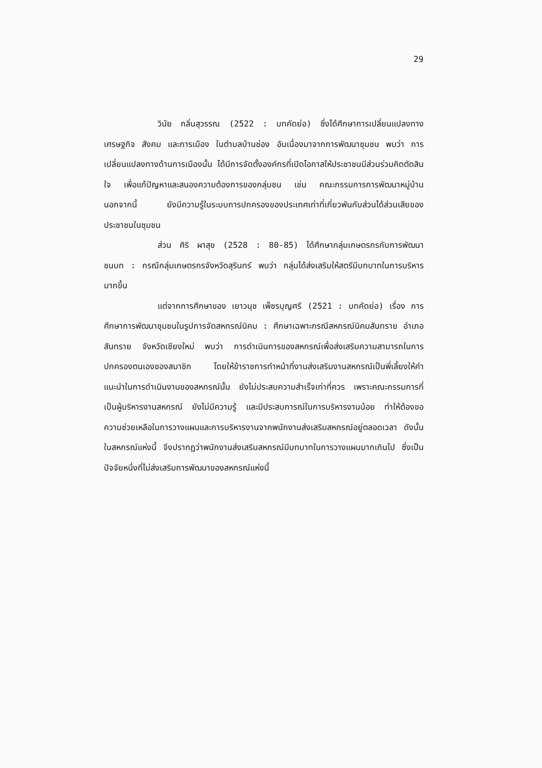29
วินัย กลิ่นสุวรรณ (2522 : บทคัดย่อ) ซึ่งได้ศึกษาการเปลี่ยนแปลงทางเศรษฐกิจ สังคม และการเมือง ในตำบลบ้านช่อง อันเนื่องมาจากการพัฒนาชุมชน พบว่า การเปลี่ยนแปลงทางด้านการเมืองนั้น ได้มีการจัดตั้งองค์กรที่เปิดโอกาสให้ประชาชนมีส่วนร่วมคิดตัดสินใจ เพื่อแก้ปัญหาและสนองความต้องการของกลุ่มชน เช่น คณะกรรมการการพัฒนาหมู่บ้าน นอกจากนี้ ยังมีความรู้ในระบบการปกครองของประเทศเท่าที่เกี่ยวพันกับส่วนได้ส่วนเสียของประชาชนในชุมชน
ส่วน ศิริ ผาสุข (2528 : 80-85) ได้ศึกษากลุ่มเกษตรกรกับการพัฒนาชนบท : กรณีกลุ่มเกษตรกรจังหวัดสุรินทร์ พบว่า กลุ่มได้ส่งเสริมให้สตรีมีบทบาทในการบริหารมากขึ้น
แต่จากการศึกษาของ เยาวนุช เพ็ชรบุญศรี (2521 : บทคัดย่อ) เรื่อง การศึกษาการพัฒนาชุมชนในรูปการจัดสหกรณ์นิคม : ศึกษาเฉพาะกรณีสหกรณ์นิคมสันทราย อำเภอสันทราย จังหวัดเชียงใหม่ พบว่า การดำเนินการของสหกรณ์เพื่อส่งเสริมความสามารถในการปกครองตนเองของสมาชิก โดยให้ข้าราชการทำหน้าที่งานส่งเสริมงานสหกรณ์เป็นพี่เลี้ยงให้คำแนะนำในการดำเนินงานของสหกรณ์นั้น ยังไม่ประสบความสำเร็จเท่าที่ควร เพราะคณะกรรมการที่เป็นผู้บริหารงานสหกรณ์ ยังไม่มีความรู้ และมีประสบการณ์ในการบริหารงานน้อย ทำให้ต้องขอความช่วยเหลือในการวางแผนและการบริหารงานจากพนักงานส่งเสริมสหกรณ์อยู่ตลอดเวลา ดังนั้นในสหกรณ์แห่งนี้ จึงปรากฏว่าพนักงานส่งเสริมสหกรณ์มีบทบาทในการวางแผนมากเกินไป ซึ่งเป็นปัจจัยหนึ่งที่ไม่ส่งเสริมการพัฒนาของสหกรณ์แห่งนี้